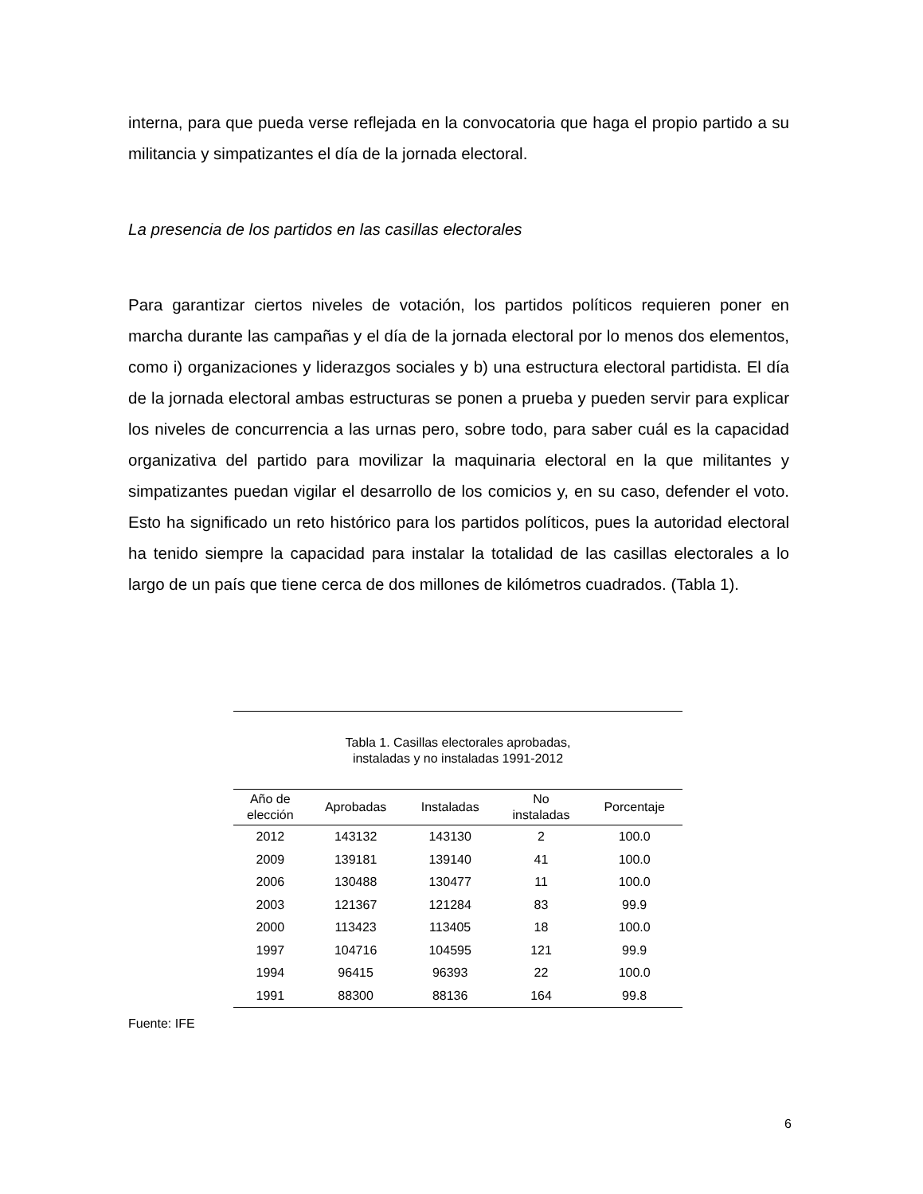interna, para que pueda verse reflejada en la convocatoria que haga el propio partido a su militancia y simpatizantes el día de la jornada electoral.
La presencia de los partidos en las casillas electorales
Para garantizar ciertos niveles de votación, los partidos políticos requieren poner en marcha durante las campañas y el día de la jornada electoral por lo menos dos elementos, como i) organizaciones y liderazgos sociales y b) una estructura electoral partidista. El día de la jornada electoral ambas estructuras se ponen a prueba y pueden servir para explicar los niveles de concurrencia a las urnas pero, sobre todo, para saber cuál es la capacidad organizativa del partido para movilizar la maquinaria electoral en la que militantes y simpatizantes puedan vigilar el desarrollo de los comicios y, en su caso, defender el voto. Esto ha significado un reto histórico para los partidos políticos, pues la autoridad electoral ha tenido siempre la capacidad para instalar la totalidad de las casillas electorales a lo largo de un país que tiene cerca de dos millones de kilómetros cuadrados. (Tabla 1).
Tabla 1. Casillas electorales aprobadas,
instaladas y no instaladas 1991-2012
| Año de elección | Aprobadas | Instaladas | No instaladas | Porcentaje |
| --- | --- | --- | --- | --- |
| 2012 | 143132 | 143130 | 2 | 100.0 |
| 2009 | 139181 | 139140 | 41 | 100.0 |
| 2006 | 130488 | 130477 | 11 | 100.0 |
| 2003 | 121367 | 121284 | 83 | 99.9 |
| 2000 | 113423 | 113405 | 18 | 100.0 |
| 1997 | 104716 | 104595 | 121 | 99.9 |
| 1994 | 96415 | 96393 | 22 | 100.0 |
| 1991 | 88300 | 88136 | 164 | 99.8 |
Fuente: IFE
6